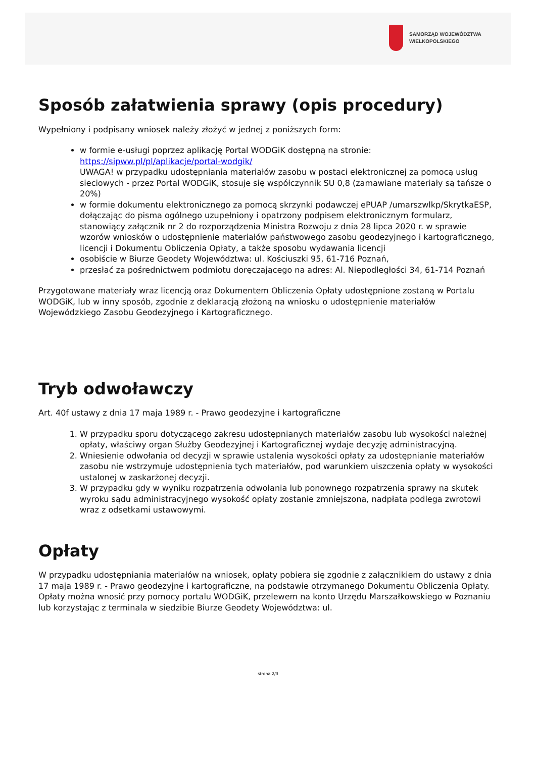SAMORZĄD WOJEWÓDZTWA
WIELKOPOLSKIEGO
Sposób załatwienia sprawy (opis procedury)
Wypełniony i podpisany wniosek należy złożyć w jednej z poniższych form:
w formie e-usługi poprzez aplikację Portal WODGiK dostępną na stronie: https://sipww.pl/pl/aplikacje/portal-wodgik/
UWAGA! w przypadku udostępniania materiałów zasobu w postaci elektronicznej za pomocą usług sieciowych - przez Portal WODGiK, stosuje się współczynnik SU 0,8 (zamawiane materiały są tańsze o 20%)
w formie dokumentu elektronicznego za pomocą skrzynki podawczej ePUAP /umarszwlkp/SkrytkaESP, dołączając do pisma ogólnego uzupełniony i opatrzony podpisem elektronicznym formularz, stanowiący załącznik nr 2 do rozporządzenia Ministra Rozwoju z dnia 28 lipca 2020 r. w sprawie wzorów wniosków o udostępnienie materiałów państwowego zasobu geodezyjnego i kartograficznego, licencji i Dokumentu Obliczenia Opłaty, a także sposobu wydawania licencji
osobiście w Biurze Geodety Województwa: ul. Kościuszki 95, 61-716 Poznań,
przesłać za pośrednictwem podmiotu doręczającego na adres: Al. Niepodległości 34, 61-714 Poznań
Przygotowane materiały wraz licencją oraz Dokumentem Obliczenia Opłaty udostępnione zostaną w Portalu WODGiK, lub w inny sposób, zgodnie z deklaracją złożoną na wniosku o udostępnienie materiałów Wojewódzkiego Zasobu Geodezyjnego i Kartograficznego.
Tryb odwoławczy
Art. 40f ustawy z dnia 17 maja 1989 r. - Prawo geodezyjne i kartograficzne
1. W przypadku sporu dotyczącego zakresu udostępnianych materiałów zasobu lub wysokości należnej opłaty, właściwy organ Służby Geodezyjnej i Kartograficznej wydaje decyzję administracyjną.
2. Wniesienie odwołania od decyzji w sprawie ustalenia wysokości opłaty za udostępnianie materiałów zasobu nie wstrzymuje udostępnienia tych materiałów, pod warunkiem uiszczenia opłaty w wysokości ustalonej w zaskarżonej decyzji.
3. W przypadku gdy w wyniku rozpatrzenia odwołania lub ponownego rozpatrzenia sprawy na skutek wyroku sądu administracyjnego wysokość opłaty zostanie zmniejszona, nadpłata podlega zwrotowi wraz z odsetkami ustawowymi.
Opłaty
W przypadku udostępniania materiałów na wniosek, opłaty pobiera się zgodnie z załącznikiem do ustawy z dnia 17 maja 1989 r. - Prawo geodezyjne i kartograficzne, na podstawie otrzymanego Dokumentu Obliczenia Opłaty. Opłaty można wnosić przy pomocy portalu WODGiK, przelewem na konto Urzędu Marszałkowskiego w Poznaniu lub korzystając z terminala w siedzibie Biurze Geodety Województwa: ul.
strona 2/3